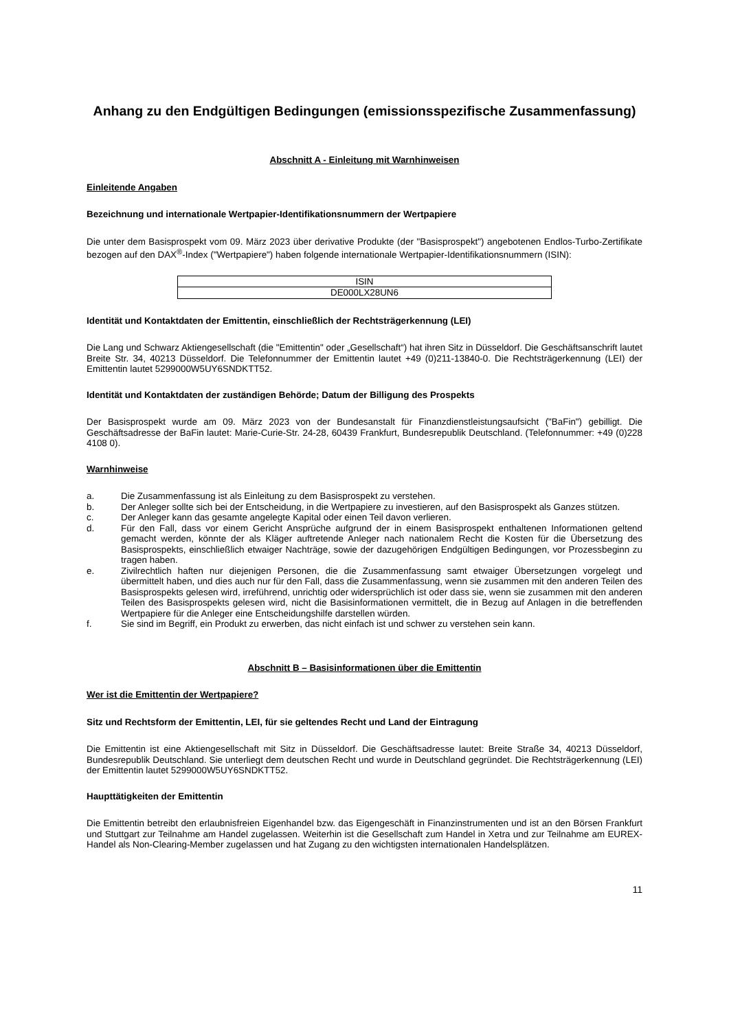Anhang zu den Endgültigen Bedingungen (emissionsspezifische Zusammenfassung)
Abschnitt A - Einleitung mit Warnhinweisen
Einleitende Angaben
Bezeichnung und internationale Wertpapier-Identifikationsnummern der Wertpapiere
Die unter dem Basisprospekt vom 09. März 2023 über derivative Produkte (der "Basisprospekt") angebotenen Endlos-Turbo-Zertifikate bezogen auf den DAX<sup>®</sup>-Index ("Wertpapiere") haben folgende internationale Wertpapier-Identifikationsnummern (ISIN):
| ISIN |
| DE000LX28UN6 |
Identität und Kontaktdaten der Emittentin, einschließlich der Rechtsträgerkennung (LEI)
Die Lang und Schwarz Aktiengesellschaft (die "Emittentin" oder „Gesellschaft“) hat ihren Sitz in Düsseldorf. Die Geschäftsanschrift lautet Breite Str. 34, 40213 Düsseldorf. Die Telefonnummer der Emittentin lautet +49 (0)211-13840-0. Die Rechtsträgerkennung (LEI) der Emittentin lautet 5299000W5UY6SNDKTT52.
Identität und Kontaktdaten der zuständigen Behörde; Datum der Billigung des Prospekts
Der Basisprospekt wurde am 09. März 2023 von der Bundesanstalt für Finanzdienstleistungsaufsicht ("BaFin") gebilligt. Die Geschäftsadresse der BaFin lautet: Marie-Curie-Str. 24-28, 60439 Frankfurt, Bundesrepublik Deutschland. (Telefonnummer: +49 (0)228 4108 0).
Warnhinweise
a. Die Zusammenfassung ist als Einleitung zu dem Basisprospekt zu verstehen.
b. Der Anleger sollte sich bei der Entscheidung, in die Wertpapiere zu investieren, auf den Basisprospekt als Ganzes stützen.
c. Der Anleger kann das gesamte angelegte Kapital oder einen Teil davon verlieren.
d. Für den Fall, dass vor einem Gericht Ansprüche aufgrund der in einem Basisprospekt enthaltenen Informationen geltend gemacht werden, könnte der als Kläger auftretende Anleger nach nationalem Recht die Kosten für die Übersetzung des Basisprospekts, einschließlich etwaiger Nachträge, sowie der dazugehörigen Endgültigen Bedingungen, vor Prozessbeginn zu tragen haben.
e. Zivilrechtlich haften nur diejenigen Personen, die die Zusammenfassung samt etwaiger Übersetzungen vorgelegt und übermittelt haben, und dies auch nur für den Fall, dass die Zusammenfassung, wenn sie zusammen mit den anderen Teilen des Basisprospekts gelesen wird, irreführend, unrichtig oder widersprüchlich ist oder dass sie, wenn sie zusammen mit den anderen Teilen des Basisprospekts gelesen wird, nicht die Basisinformationen vermittelt, die in Bezug auf Anlagen in die betreffenden Wertpapiere für die Anleger eine Entscheidungshilfe darstellen würden.
f. Sie sind im Begriff, ein Produkt zu erwerben, das nicht einfach ist und schwer zu verstehen sein kann.
Abschnitt B – Basisinformationen über die Emittentin
Wer ist die Emittentin der Wertpapiere?
Sitz und Rechtsform der Emittentin, LEI, für sie geltendes Recht und Land der Eintragung
Die Emittentin ist eine Aktiengesellschaft mit Sitz in Düsseldorf. Die Geschäftsadresse lautet: Breite Straße 34, 40213 Düsseldorf, Bundesrepublik Deutschland. Sie unterliegt dem deutschen Recht und wurde in Deutschland gegründet. Die Rechtsträgerkennung (LEI) der Emittentin lautet 5299000W5UY6SNDKTT52.
Haupttätigkeiten der Emittentin
Die Emittentin betreibt den erlaubnisfreien Eigenhandel bzw. das Eigengeschäft in Finanzinstrumenten und ist an den Börsen Frankfurt und Stuttgart zur Teilnahme am Handel zugelassen. Weiterhin ist die Gesellschaft zum Handel in Xetra und zur Teilnahme am EUREX-Handel als Non-Clearing-Member zugelassen und hat Zugang zu den wichtigsten internationalen Handelsplätzen.
11